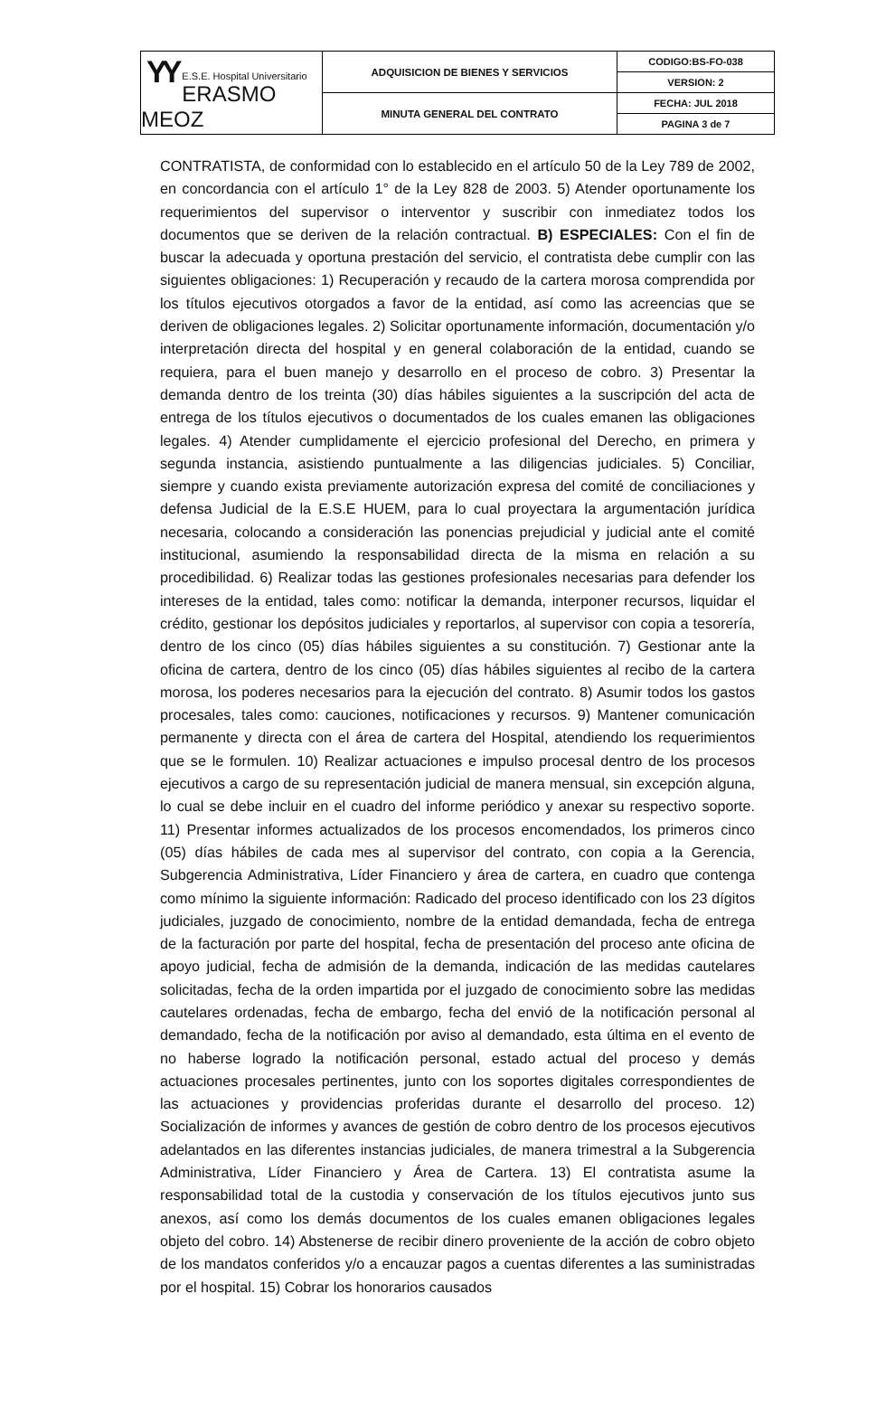| YY E.S.E. Hospital Universitario ERASMO MEOZ | ADQUISICION DE BIENES Y SERVICIOS | CODIGO:BS-FO-038 |
| | | VERSION: 2 |
| | MINUTA GENERAL DEL CONTRATO | FECHA: JUL 2018 |
| | | PAGINA 3 de 7 |
CONTRATISTA, de conformidad con lo establecido en el artículo 50 de la Ley 789 de 2002, en concordancia con el artículo 1° de la Ley 828 de 2003. 5) Atender oportunamente los requerimientos del supervisor o interventor y suscribir con inmediatez todos los documentos que se deriven de la relación contractual. B) ESPECIALES: Con el fin de buscar la adecuada y oportuna prestación del servicio, el contratista debe cumplir con las siguientes obligaciones: 1) Recuperación y recaudo de la cartera morosa comprendida por los títulos ejecutivos otorgados a favor de la entidad, así como las acreencias que se deriven de obligaciones legales. 2) Solicitar oportunamente información, documentación y/o interpretación directa del hospital y en general colaboración de la entidad, cuando se requiera, para el buen manejo y desarrollo en el proceso de cobro. 3) Presentar la demanda dentro de los treinta (30) días hábiles siguientes a la suscripción del acta de entrega de los títulos ejecutivos o documentados de los cuales emanen las obligaciones legales. 4) Atender cumplidamente el ejercicio profesional del Derecho, en primera y segunda instancia, asistiendo puntualmente a las diligencias judiciales. 5) Conciliar, siempre y cuando exista previamente autorización expresa del comité de conciliaciones y defensa Judicial de la E.S.E HUEM, para lo cual proyectara la argumentación jurídica necesaria, colocando a consideración las ponencias prejudicial y judicial ante el comité institucional, asumiendo la responsabilidad directa de la misma en relación a su procedibilidad. 6) Realizar todas las gestiones profesionales necesarias para defender los intereses de la entidad, tales como: notificar la demanda, interponer recursos, liquidar el crédito, gestionar los depósitos judiciales y reportarlos, al supervisor con copia a tesorería, dentro de los cinco (05) días hábiles siguientes a su constitución. 7) Gestionar ante la oficina de cartera, dentro de los cinco (05) días hábiles siguientes al recibo de la cartera morosa, los poderes necesarios para la ejecución del contrato. 8) Asumir todos los gastos procesales, tales como: cauciones, notificaciones y recursos. 9) Mantener comunicación permanente y directa con el área de cartera del Hospital, atendiendo los requerimientos que se le formulen. 10) Realizar actuaciones e impulso procesal dentro de los procesos ejecutivos a cargo de su representación judicial de manera mensual, sin excepción alguna, lo cual se debe incluir en el cuadro del informe periódico y anexar su respectivo soporte. 11) Presentar informes actualizados de los procesos encomendados, los primeros cinco (05) días hábiles de cada mes al supervisor del contrato, con copia a la Gerencia, Subgerencia Administrativa, Líder Financiero y área de cartera, en cuadro que contenga como mínimo la siguiente información: Radicado del proceso identificado con los 23 dígitos judiciales, juzgado de conocimiento, nombre de la entidad demandada, fecha de entrega de la facturación por parte del hospital, fecha de presentación del proceso ante oficina de apoyo judicial, fecha de admisión de la demanda, indicación de las medidas cautelares solicitadas, fecha de la orden impartida por el juzgado de conocimiento sobre las medidas cautelares ordenadas, fecha de embargo, fecha del envió de la notificación personal al demandado, fecha de la notificación por aviso al demandado, esta última en el evento de no haberse logrado la notificación personal, estado actual del proceso y demás actuaciones procesales pertinentes, junto con los soportes digitales correspondientes de las actuaciones y providencias proferidas durante el desarrollo del proceso. 12) Socialización de informes y avances de gestión de cobro dentro de los procesos ejecutivos adelantados en las diferentes instancias judiciales, de manera trimestral a la Subgerencia Administrativa, Líder Financiero y Área de Cartera. 13) El contratista asume la responsabilidad total de la custodia y conservación de los títulos ejecutivos junto sus anexos, así como los demás documentos de los cuales emanen obligaciones legales objeto del cobro. 14) Abstenerse de recibir dinero proveniente de la acción de cobro objeto de los mandatos conferidos y/o a encauzar pagos a cuentas diferentes a las suministradas por el hospital. 15) Cobrar los honorarios causados